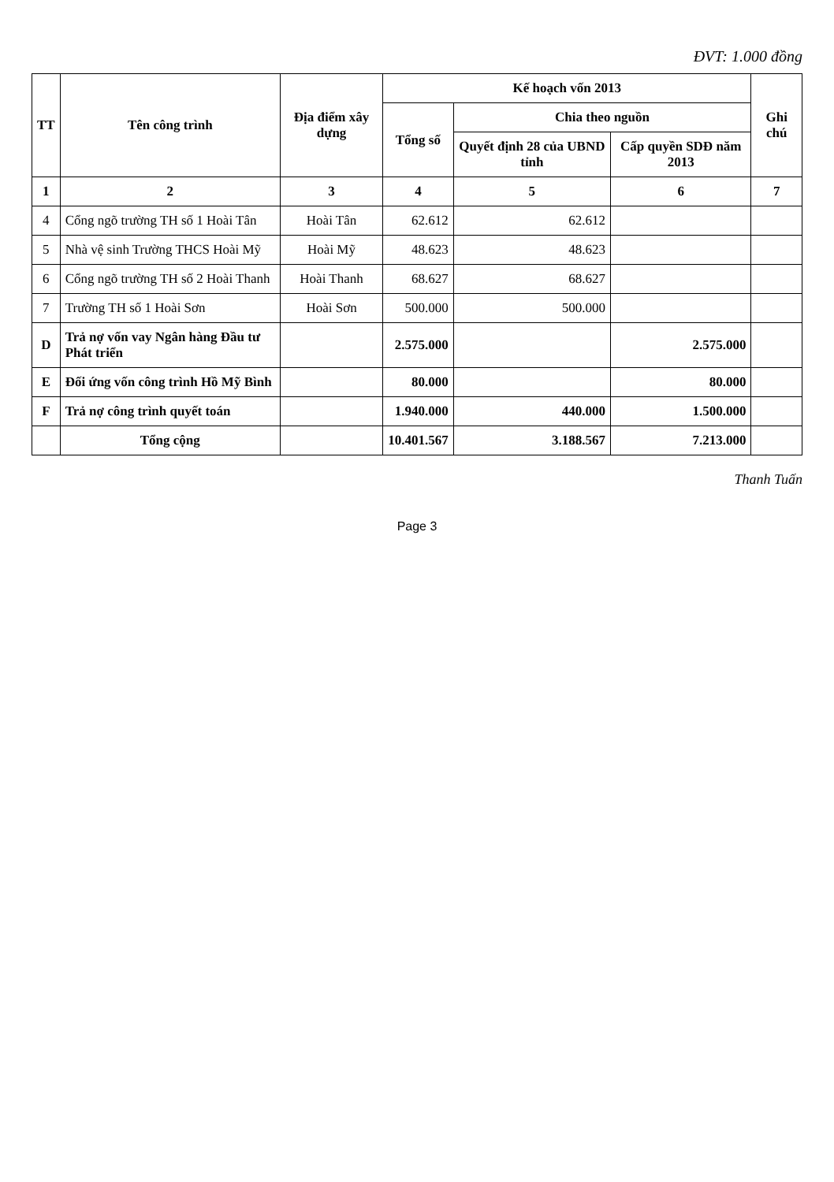ĐVT: 1.000 đồng
| TT | Tên công trình | Địa điểm xây dựng | Kế hoạch vốn 2013 | | | Ghi chú |
| --- | --- | --- | --- | --- | --- | --- |
| | | | Tổng số | Chia theo nguồn | | |
| | | | | Quyết định 28 của UBND tỉnh | Cấp quyền SDĐ năm 2013 | |
| 1 | 2 | 3 | 4 | 5 | 6 | 7 |
| 4 | Cổng ngõ trường TH số 1 Hoài Tân | Hoài Tân | 62.612 | 62.612 | | |
| 5 | Nhà vệ sinh Trường THCS Hoài Mỹ | Hoài Mỹ | 48.623 | 48.623 | | |
| 6 | Cổng ngõ trường TH số 2 Hoài Thanh | Hoài Thanh | 68.627 | 68.627 | | |
| 7 | Trường TH số 1 Hoài Sơn | Hoài Sơn | 500.000 | 500.000 | | |
| D | Trả nợ vốn vay Ngân hàng Đầu tư Phát triển | | 2.575.000 | | 2.575.000 | |
| E | Đối ứng vốn công trình Hồ Mỹ Bình | | 80.000 | | 80.000 | |
| F | Trả nợ công trình quyết toán | | 1.940.000 | 440.000 | 1.500.000 | |
| | Tổng cộng | | 10.401.567 | 3.188.567 | 7.213.000 | |
Thanh Tuấn
Page 3